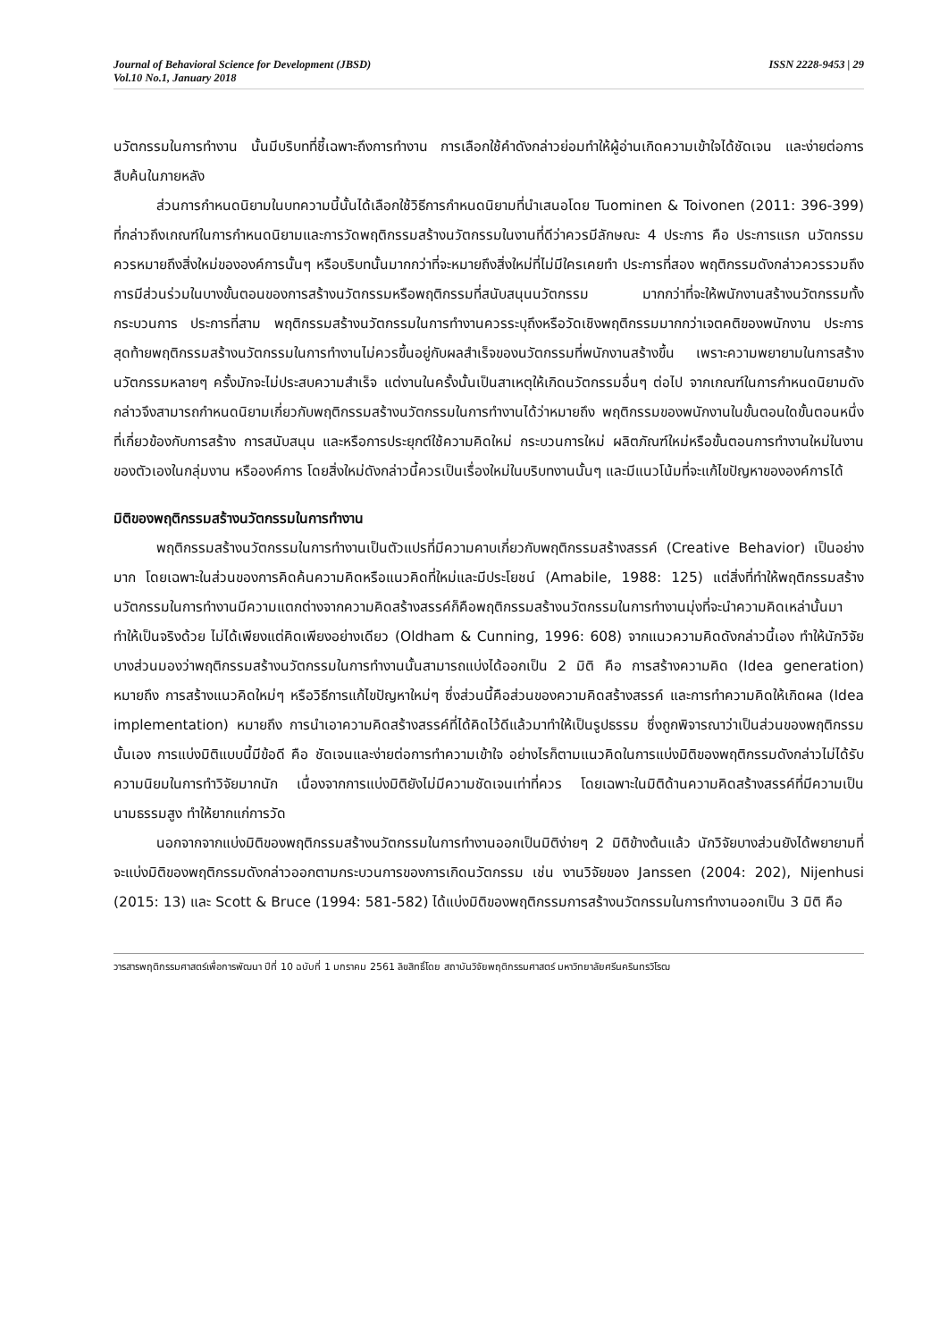Journal of Behavioral Science for Development (JBSD)
Vol.10 No.1, January 2018
ISSN 2228-9453 | 29
นวัตกรรมในการทำงาน นั้นมีบริบทที่ชี้เฉพาะถึงการทำงาน การเลือกใช้คำดังกล่าวย่อมทำให้ผู้อ่านเกิดความเข้าใจได้ชัดเจน และง่ายต่อการสืบค้นในภายหลัง
ส่วนการกำหนดนิยามในบทความนี้นั้นได้เลือกใช้วิธีการกำหนดนิยามที่นำเสนอโดย Tuominen & Toivonen (2011: 396-399) ที่กล่าวถึงเกณฑ์ในการกำหนดนิยามและการวัดพฤติกรรมสร้างนวัตกรรมในงานที่ดีว่าควรมีลักษณะ 4 ประการ คือ ประการแรก นวัตกรรมควรหมายถึงสิ่งใหม่ขององค์การนั้นๆ หรือบริบทนั้นมากกว่าที่จะหมายถึงสิ่งใหม่ที่ไม่มีใครเคยทำ ประการที่สอง พฤติกรรมดังกล่าวควรรวมถึง การมีส่วนร่วมในบางขั้นตอนของการสร้างนวัตกรรมหรือพฤติกรรมที่สนับสนุนนวัตกรรม มากกว่าที่จะให้พนักงานสร้างนวัตกรรมทั้งกระบวนการ ประการที่สาม พฤติกรรมสร้างนวัตกรรมในการทำงานควรระบุถึงหรือวัดเชิงพฤติกรรมมากกว่าเจตคติของพนักงาน ประการสุดท้ายพฤติกรรมสร้างนวัตกรรมในการทำงานไม่ควรขึ้นอยู่กับผลสำเร็จของนวัตกรรมที่พนักงานสร้างขึ้น เพราะความพยายามในการสร้างนวัตกรรมหลายๆ ครั้งมักจะไม่ประสบความสำเร็จ แต่งานในครั้งนั้นเป็นสาเหตุให้เกิดนวัตกรรมอื่นๆ ต่อไป จากเกณฑ์ในการกำหนดนิยามดังกล่าวจึงสามารถกำหนดนิยามเกี่ยวกับพฤติกรรมสร้างนวัตกรรมในการทำงานได้ว่าหมายถึง พฤติกรรมของพนักงานในขั้นตอนใดขั้นตอนหนึ่งที่เกี่ยวข้องกับการสร้าง การสนับสนุน และหรือการประยุกต์ใช้ความคิดใหม่ กระบวนการใหม่ ผลิตภัณฑ์ใหม่หรือขั้นตอนการทำงานใหม่ในงานของตัวเองในกลุ่มงาน หรือองค์การ โดยสิ่งใหม่ดังกล่าวนี้ควรเป็นเรื่องใหม่ในบริบทงานนั้นๆ และมีแนวโน้มที่จะแก้ไขปัญหาขององค์การได้
มิติของพฤติกรรมสร้างนวัตกรรมในการทำงาน
พฤติกรรมสร้างนวัตกรรมในการทำงานเป็นตัวแปรที่มีความคาบเกี่ยวกับพฤติกรรมสร้างสรรค์ (Creative Behavior) เป็นอย่างมาก โดยเฉพาะในส่วนของการคิดค้นความคิดหรือแนวคิดที่ใหม่และมีประโยชน์ (Amabile, 1988: 125) แต่สิ่งที่ทำให้พฤติกรรมสร้างนวัตกรรมในการทำงานมีความแตกต่างจากความคิดสร้างสรรค์ก็คือพฤติกรรมสร้างนวัตกรรมในการทำงานมุ่งที่จะนำความคิดเหล่านั้นมาทำให้เป็นจริงด้วย ไม่ได้เพียงแต่คิดเพียงอย่างเดียว (Oldham & Cunning, 1996: 608) จากแนวความคิดดังกล่าวนี้เอง ทำให้นักวิจัยบางส่วนมองว่าพฤติกรรมสร้างนวัตกรรมในการทำงานนั้นสามารถแบ่งได้ออกเป็น 2 มิติ คือ การสร้างความคิด (Idea generation) หมายถึง การสร้างแนวคิดใหม่ๆ หรือวิธีการแก้ไขปัญหาใหม่ๆ ซึ่งส่วนนี้คือส่วนของความคิดสร้างสรรค์ และการทำความคิดให้เกิดผล (Idea implementation) หมายถึง การนำเอาความคิดสร้างสรรค์ที่ได้คิดไว้ดีแล้วมาทำให้เป็นรูปธรรม ซึ่งถูกพิจารณาว่าเป็นส่วนของพฤติกรรมนั้นเอง การแบ่งมิติแบบนี้มีข้อดี คือ ชัดเจนและง่ายต่อการทำความเข้าใจ อย่างไรก็ตามแนวคิดในการแบ่งมิติของพฤติกรรมดังกล่าวไม่ได้รับความนิยมในการทำวิจัยมากนัก เนื่องจากการแบ่งมิติยังไม่มีความชัดเจนเท่าที่ควร โดยเฉพาะในมิติด้านความคิดสร้างสรรค์ที่มีความเป็นนามธรรมสูง ทำให้ยากแก่การวัด
นอกจากจากแบ่งมิติของพฤติกรรมสร้างนวัตกรรมในการทำงานออกเป็นมิติง่ายๆ 2 มิติข้างต้นแล้ว นักวิจัยบางส่วนยังได้พยายามที่จะแบ่งมิติของพฤติกรรมดังกล่าวออกตามกระบวนการของการเกิดนวัตกรรม เช่น งานวิจัยของ Janssen (2004: 202), Nijenhusi (2015: 13) และ Scott & Bruce (1994: 581-582) ได้แบ่งมิติของพฤติกรรมการสร้างนวัตกรรมในการทำงานออกเป็น 3 มิติ คือ
วารสารพฤติกรรมศาสตร์เพื่อการพัฒนา ปีที่ 10 ฉบับที่ 1 มกราคม 2561 ลิขสิทธิ์โดย สถาบันวิจัยพฤติกรรมศาสตร์ มหาวิทยาลัยศรีนครินทรวิโรฒ